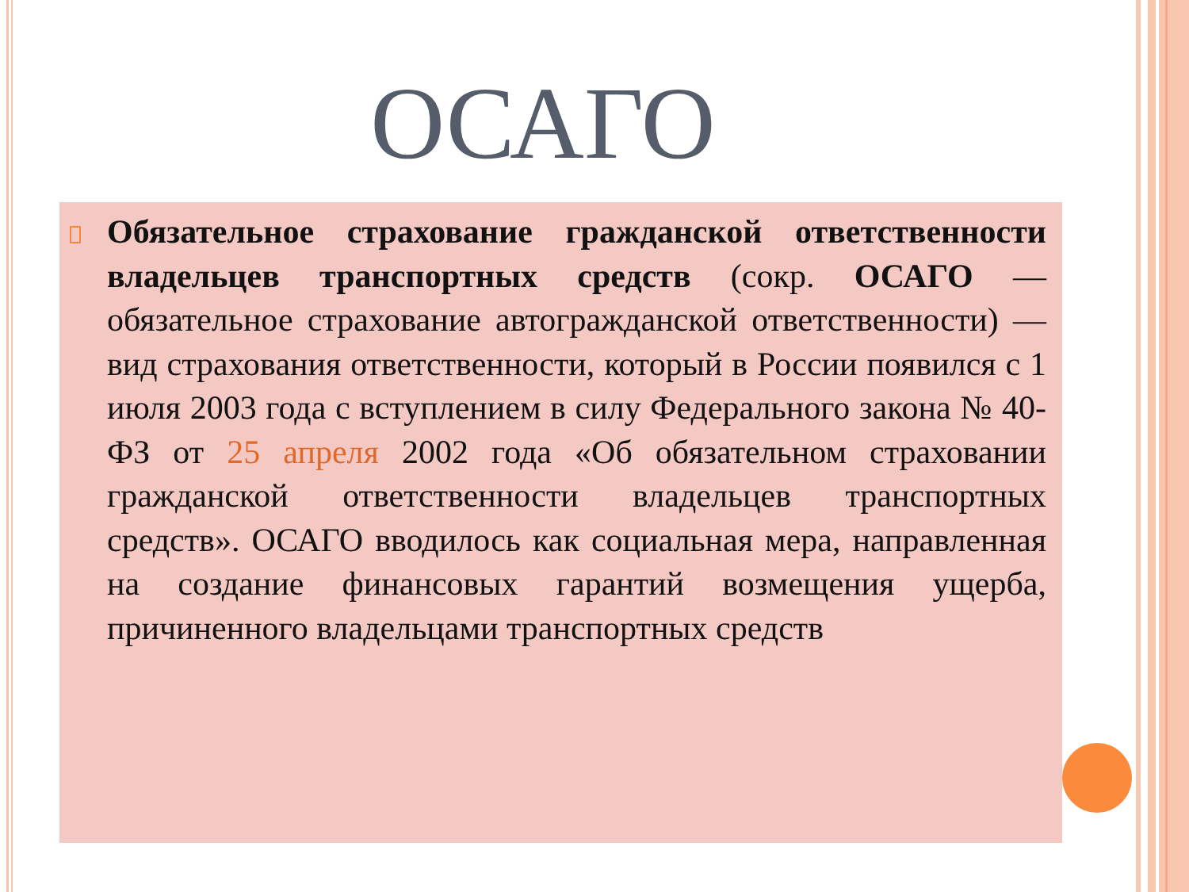ОСАГО
Обязательное страхование гражданской ответственности владельцев транспортных средств (сокр. ОСАГО — обязательное страхование автогражданской ответственности) — вид страхования ответственности, который в России появился с 1 июля 2003 года с вступлением в силу Федерального закона № 40-ФЗ от 25 апреля 2002 года «Об обязательном страховании гражданской ответственности владельцев транспортных средств». ОСАГО вводилось как социальная мера, направленная на создание финансовых гарантий возмещения ущерба, причиненного владельцами транспортных средств